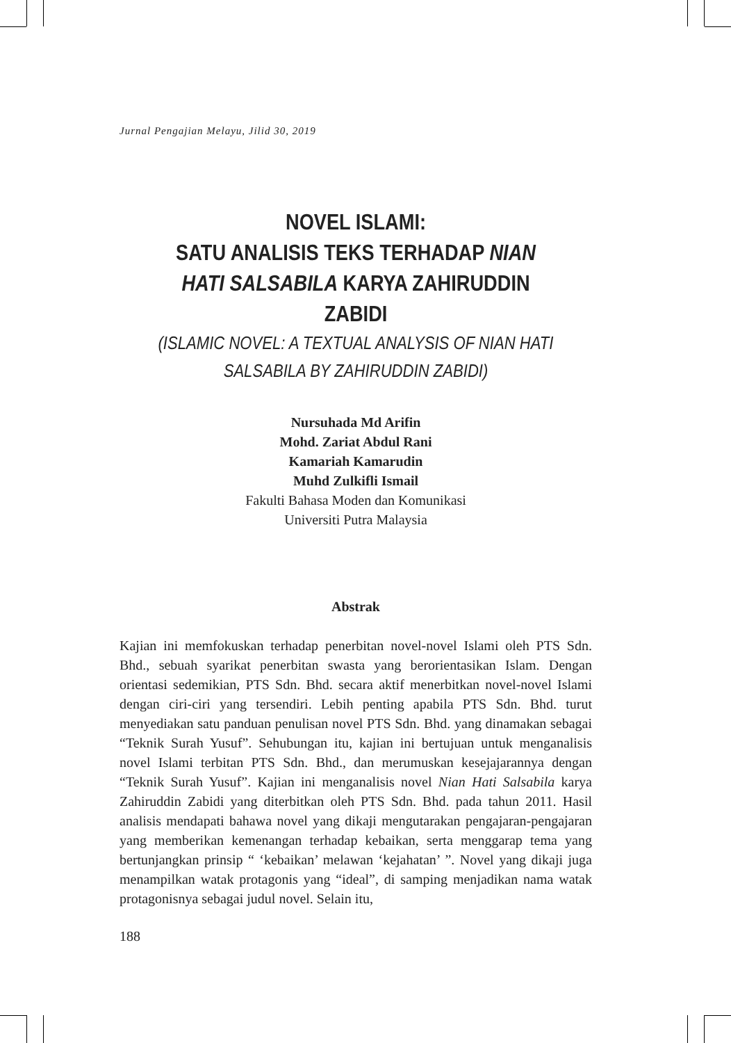Jurnal Pengajian Melayu, Jilid 30, 2019
NOVEL ISLAMI:
SATU ANALISIS TEKS TERHADAP NIAN HATI SALSABILA KARYA ZAHIRUDDIN ZABIDI
(ISLAMIC NOVEL: A TEXTUAL ANALYSIS OF NIAN HATI SALSABILA BY ZAHIRUDDIN ZABIDI)
Nursuhada Md Arifin
Mohd. Zariat Abdul Rani
Kamariah Kamarudin
Muhd Zulkifli Ismail
Fakulti Bahasa Moden dan Komunikasi
Universiti Putra Malaysia
Abstrak
Kajian ini memfokuskan terhadap penerbitan novel-novel Islami oleh PTS Sdn. Bhd., sebuah syarikat penerbitan swasta yang berorientasikan Islam. Dengan orientasi sedemikian, PTS Sdn. Bhd. secara aktif menerbitkan novel-novel Islami dengan ciri-ciri yang tersendiri. Lebih penting apabila PTS Sdn. Bhd. turut menyediakan satu panduan penulisan novel PTS Sdn. Bhd. yang dinamakan sebagai “Teknik Surah Yusuf”. Sehubungan itu, kajian ini bertujuan untuk menganalisis novel Islami terbitan PTS Sdn. Bhd., dan merumuskan kesejajarannya dengan “Teknik Surah Yusuf”. Kajian ini menganalisis novel Nian Hati Salsabila karya Zahiruddin Zabidi yang diterbitkan oleh PTS Sdn. Bhd. pada tahun 2011. Hasil analisis mendapati bahawa novel yang dikaji mengutarakan pengajaran-pengajaran yang memberikan kemenangan terhadap kebaikan, serta menggarap tema yang bertunjangkan prinsip “ ‘kebaikan’ melawan ‘kejahatan’ ”. Novel yang dikaji juga menampilkan watak protagonis yang “ideal”, di samping menjadikan nama watak protagonisnya sebagai judul novel. Selain itu,
188